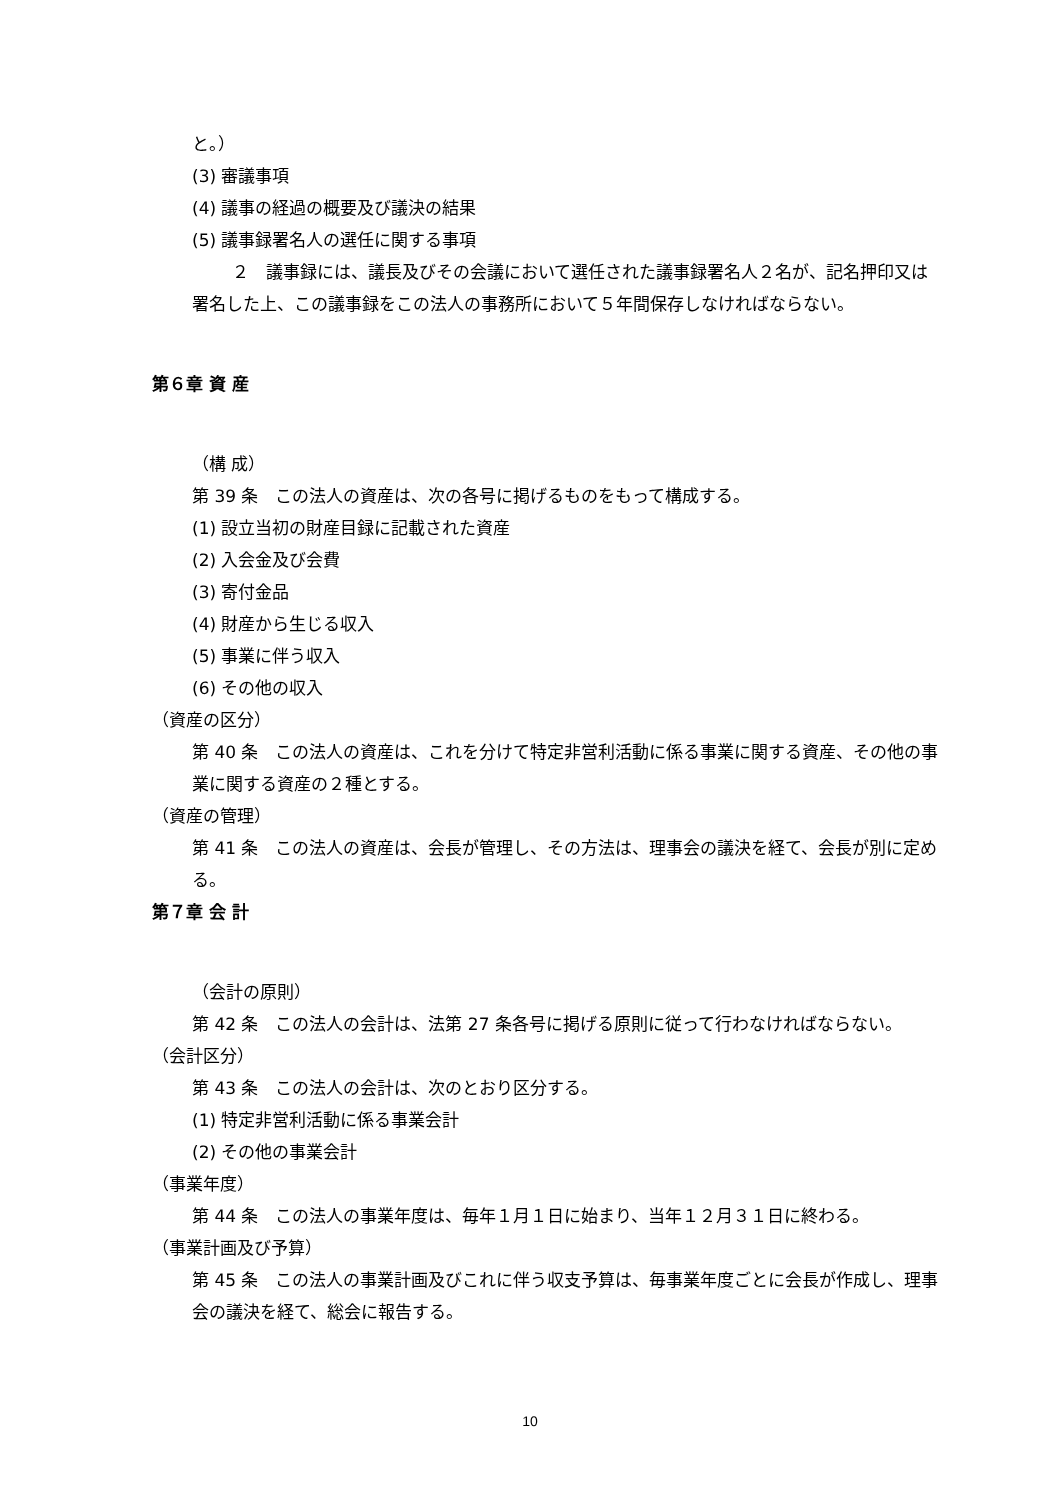と。）
(3) 審議事項
(4) 議事の経過の概要及び議決の結果
(5) 議事録署名人の選任に関する事項
２　議事録には、議長及びその会議において選任された議事録署名人２名が、記名押印又は署名した上、この議事録をこの法人の事務所において５年間保存しなければならない。
第６章 資 産
（構 成）
第 39 条　この法人の資産は、次の各号に掲げるものをもって構成する。
(1) 設立当初の財産目録に記載された資産
(2) 入会金及び会費
(3) 寄付金品
(4) 財産から生じる収入
(5) 事業に伴う収入
(6) その他の収入
（資産の区分）
第 40 条　この法人の資産は、これを分けて特定非営利活動に係る事業に関する資産、その他の事業に関する資産の２種とする。
（資産の管理）
第 41 条　この法人の資産は、会長が管理し、その方法は、理事会の議決を経て、会長が別に定める。
第７章 会 計
（会計の原則）
第 42 条　この法人の会計は、法第 27 条各号に掲げる原則に従って行わなければならない。
（会計区分）
第 43 条　この法人の会計は、次のとおり区分する。
(1) 特定非営利活動に係る事業会計
(2) その他の事業会計
（事業年度）
第 44 条　この法人の事業年度は、毎年１月１日に始まり、当年１２月３１日に終わる。
（事業計画及び予算）
第 45 条　この法人の事業計画及びこれに伴う収支予算は、毎事業年度ごとに会長が作成し、理事会の議決を経て、総会に報告する。
10